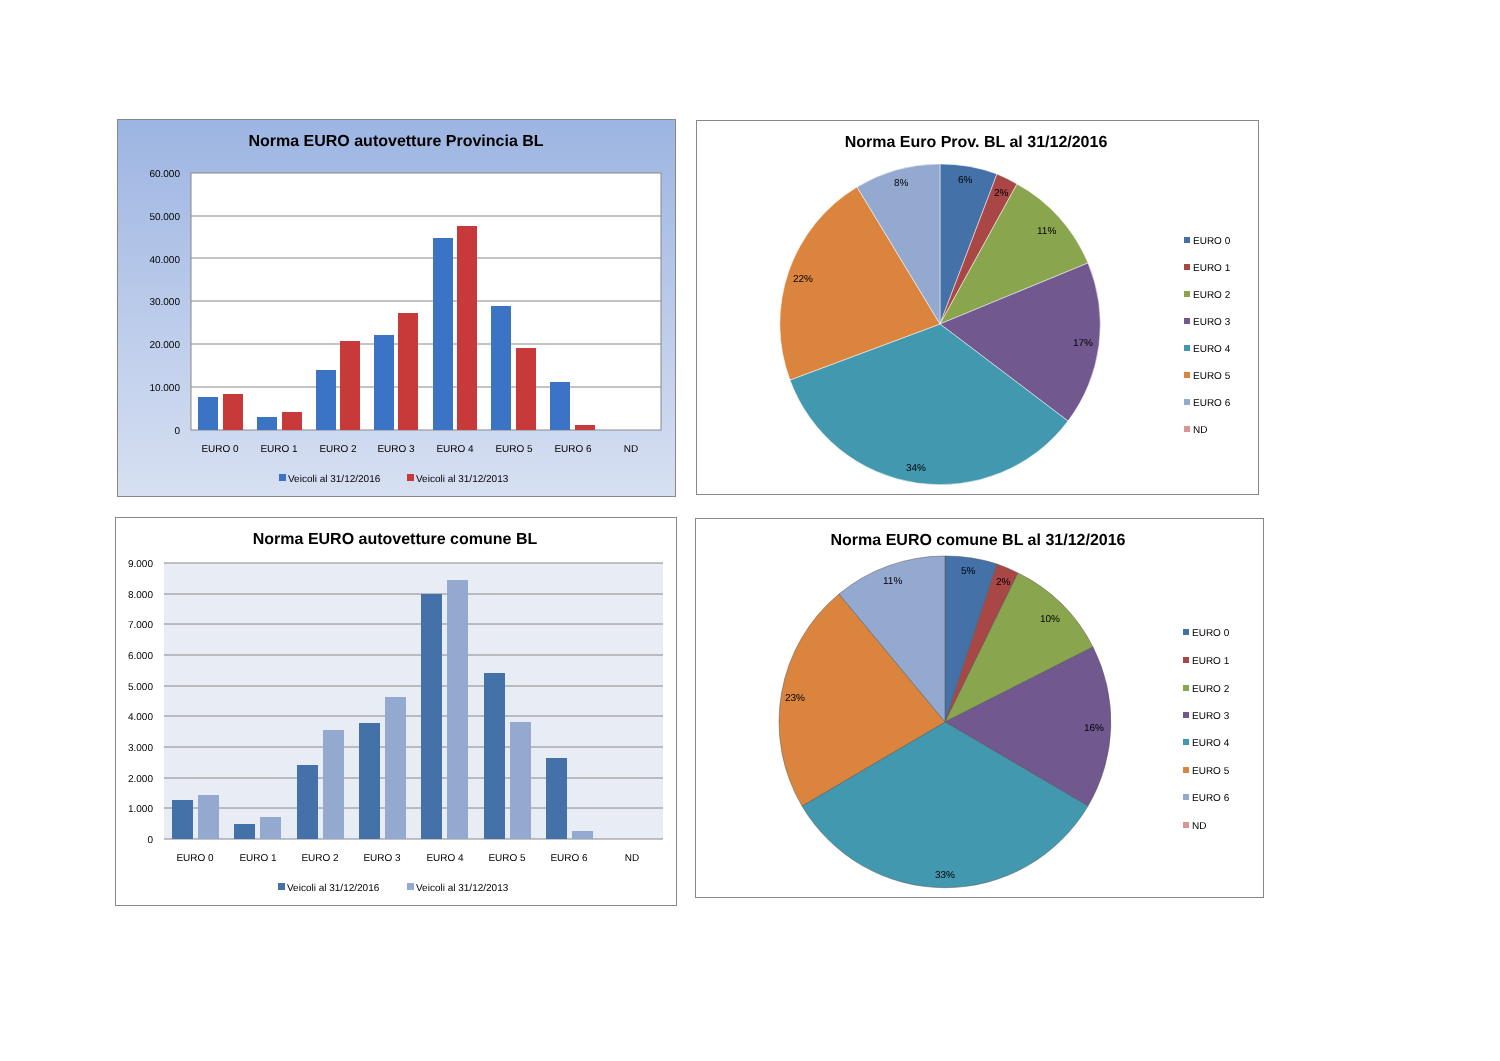Norma EURO autovetture Provincia BL
60.000
50.000
40.000
30.000
20.000
10.000
0
EURO 0
EURO 1
EURO 2
EURO 3
EURO 4
EURO 5
EURO 6
ND
Veicoli al 31/12/2016
Veicoli al 31/12/2013
Norma Euro Prov. BL al 31/12/2016
6%
2%
11%
17%
34%
22%
8%
EURO 0
EURO 1
EURO 2
EURO 3
EURO 4
EURO 5
EURO 6
ND
Norma EURO autovetture comune BL
9.000
8.000
7.000
6.000
5.000
4.000
3.000
2.000
1.000
0
EURO 0
EURO 1
EURO 2
EURO 3
EURO 4
EURO 5
EURO 6
ND
Veicoli al 31/12/2016
Veicoli al 31/12/2013
Norma EURO comune BL al 31/12/2016
5%
2%
10%
16%
33%
23%
11%
EURO 0
EURO 1
EURO 2
EURO 3
EURO 4
EURO 5
EURO 6
ND